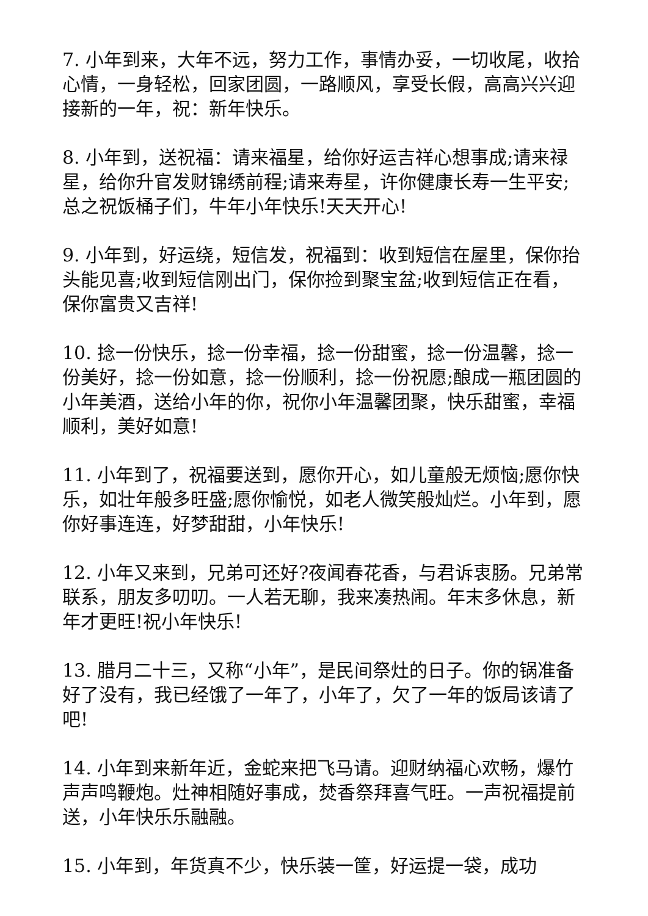7. 小年到来，大年不远，努力工作，事情办妥，一切收尾，收拾心情，一身轻松，回家团圆，一路顺风，享受长假，高高兴兴迎接新的一年，祝：新年快乐。
8. 小年到，送祝福：请来福星，给你好运吉祥心想事成;请来禄星，给你升官发财锦绣前程;请来寿星，许你健康长寿一生平安;总之祝饭桶子们，牛年小年快乐!天天开心!
9. 小年到，好运绕，短信发，祝福到：收到短信在屋里，保你抬头能见喜;收到短信刚出门，保你捡到聚宝盆;收到短信正在看，保你富贵又吉祥!
10. 捻一份快乐，捻一份幸福，捻一份甜蜜，捻一份温馨，捻一份美好，捻一份如意，捻一份顺利，捻一份祝愿;酿成一瓶团圆的小年美酒，送给小年的你，祝你小年温馨团聚，快乐甜蜜，幸福顺利，美好如意!
11. 小年到了，祝福要送到，愿你开心，如儿童般无烦恼;愿你快乐，如壮年般多旺盛;愿你愉悦，如老人微笑般灿烂。小年到，愿你好事连连，好梦甜甜，小年快乐!
12. 小年又来到，兄弟可还好?夜闻春花香，与君诉衷肠。兄弟常联系，朋友多叨叨。一人若无聊，我来凑热闹。年末多休息，新年才更旺!祝小年快乐!
13. 腊月二十三，又称“小年”，是民间祭灶的日子。你的锅准备好了没有，我已经饿了一年了，小年了，欠了一年的饭局该请了吧!
14. 小年到来新年近，金蛇来把飞马请。迎财纳福心欢畅，爆竹声声鸣鞭炮。灶神相随好事成，焚香祭拜喜气旺。一声祝福提前送，小年快乐乐融融。
15. 小年到，年货真不少，快乐装一筐，好运提一袋，成功